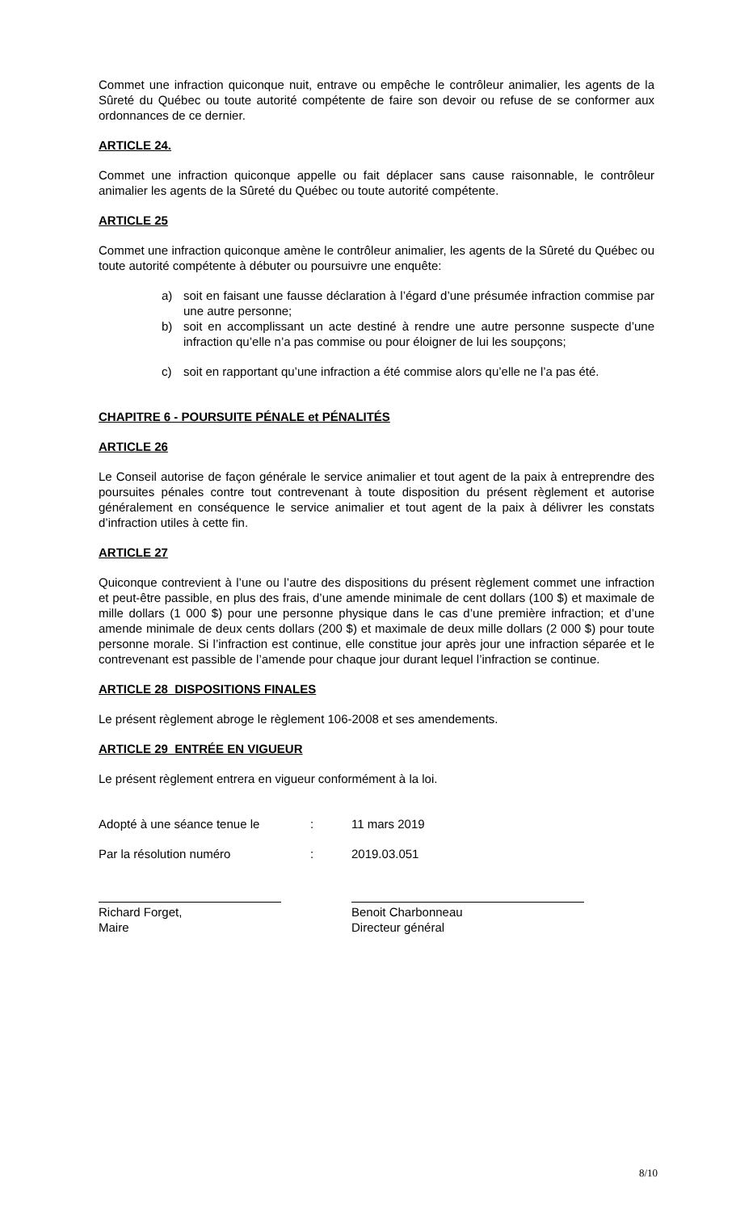Commet une infraction quiconque nuit, entrave ou empêche le contrôleur animalier, les agents de la Sûreté du Québec ou toute autorité compétente de faire son devoir ou refuse de se conformer aux ordonnances de ce dernier.
ARTICLE 24.
Commet une infraction quiconque appelle ou fait déplacer sans cause raisonnable, le contrôleur animalier les agents de la Sûreté du Québec ou toute autorité compétente.
ARTICLE 25
Commet une infraction quiconque amène le contrôleur animalier, les agents de la Sûreté du Québec ou toute autorité compétente à débuter ou poursuivre une enquête:
a) soit en faisant une fausse déclaration à l’égard d’une présumée infraction commise par une autre personne;
b) soit en accomplissant un acte destiné à rendre une autre personne suspecte d’une infraction qu’elle n’a pas commise ou pour éloigner de lui les soupçons;
c) soit en rapportant qu’une infraction a été commise alors qu’elle ne l’a pas été.
CHAPITRE 6 - POURSUITE PÉNALE et PÉNALITÉS
ARTICLE 26
Le Conseil autorise de façon générale le service animalier et tout agent de la paix à entreprendre des poursuites pénales contre tout contrevenant à toute disposition du présent règlement et autorise généralement en conséquence le service animalier et tout agent de la paix à délivrer les constats d’infraction utiles à cette fin.
ARTICLE 27
Quiconque contrevient à l’une ou l’autre des dispositions du présent règlement commet une infraction et peut-être passible, en plus des frais, d’une amende minimale de cent dollars (100 $) et maximale de mille dollars (1 000 $) pour une personne physique dans le cas d’une première infraction; et d’une amende minimale de deux cents dollars (200 $) et maximale de deux mille dollars (2 000 $) pour toute personne morale. Si l’infraction est continue, elle constitue jour après jour une infraction séparée et le contrevenant est passible de l’amende pour chaque jour durant lequel l’infraction se continue.
ARTICLE 28 DISPOSITIONS FINALES
Le présent règlement abroge le règlement 106-2008 et ses amendements.
ARTICLE 29 ENTRÉE EN VIGUEUR
Le présent règlement entrera en vigueur conformément à la loi.
Adopté à une séance tenue le : 11 mars 2019
Par la résolution numéro : 2019.03.051
Richard Forget,
Maire
Benoit Charbonneau
Directeur général
8/10